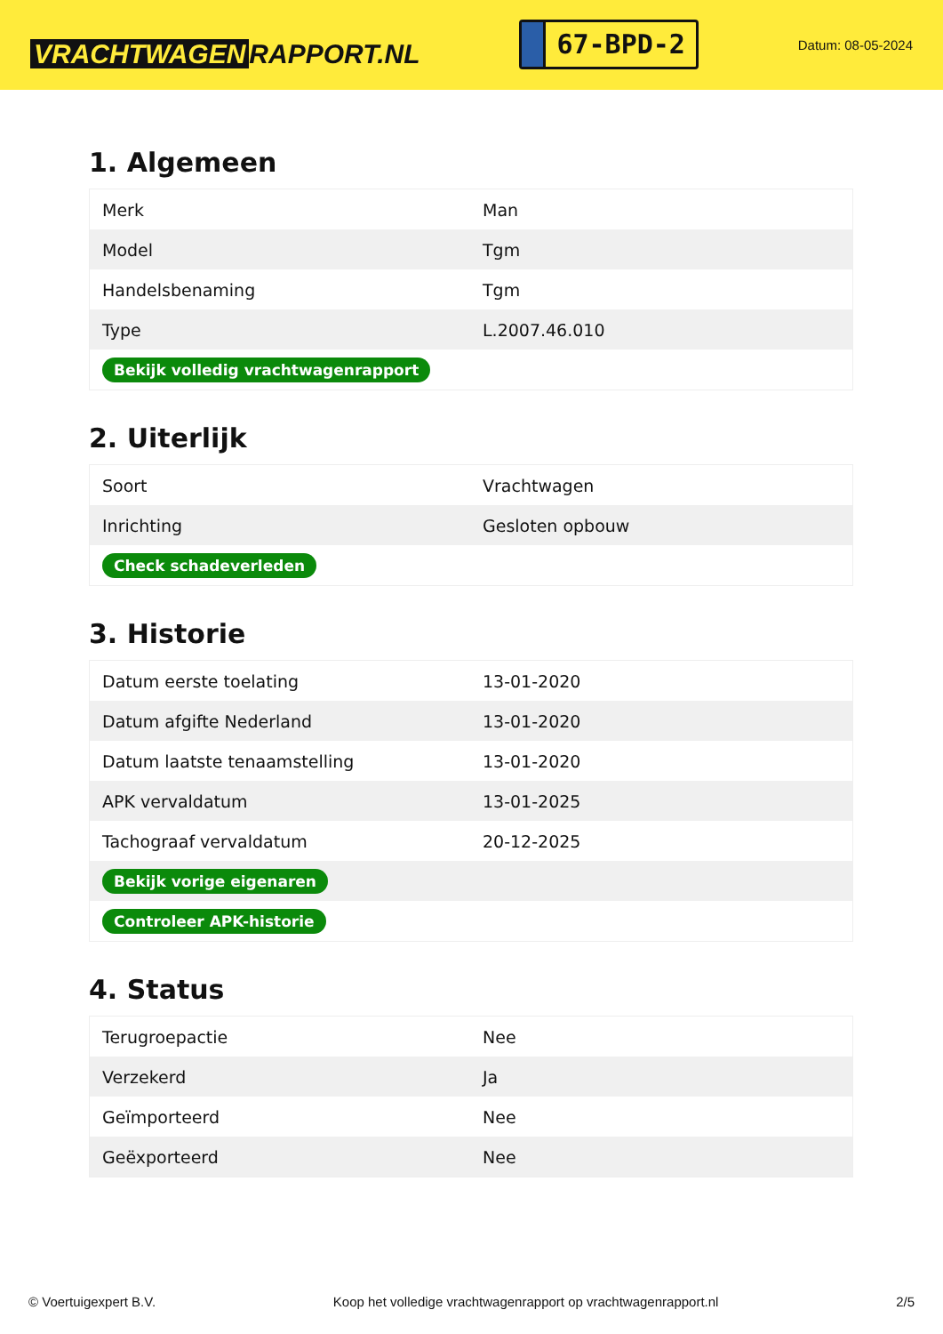VRACHTWAGEN RAPPORT.NL
67-BPD-2
Datum: 08-05-2024
1. Algemeen
| Merk | Man |
| Model | Tgm |
| Handelsbenaming | Tgm |
| Type | L.2007.46.010 |
| Bekijk volledig vrachtwagenrapport | |
2. Uiterlijk
| Soort | Vrachtwagen |
| Inrichting | Gesloten opbouw |
| Check schadeverleden | |
3. Historie
| Datum eerste toelating | 13-01-2020 |
| Datum afgifte Nederland | 13-01-2020 |
| Datum laatste tenaamstelling | 13-01-2020 |
| APK vervaldatum | 13-01-2025 |
| Tachograaf vervaldatum | 20-12-2025 |
| Bekijk vorige eigenaren | |
| Controleer APK-historie | |
4. Status
| Terugroepactie | Nee |
| Verzekerd | Ja |
| Geïmporteerd | Nee |
| Geëxporteerd | Nee |
© Voertuigexpert B.V. Koop het volledige vrachtwagenrapport op vrachtwagenrapport.nl 2/5